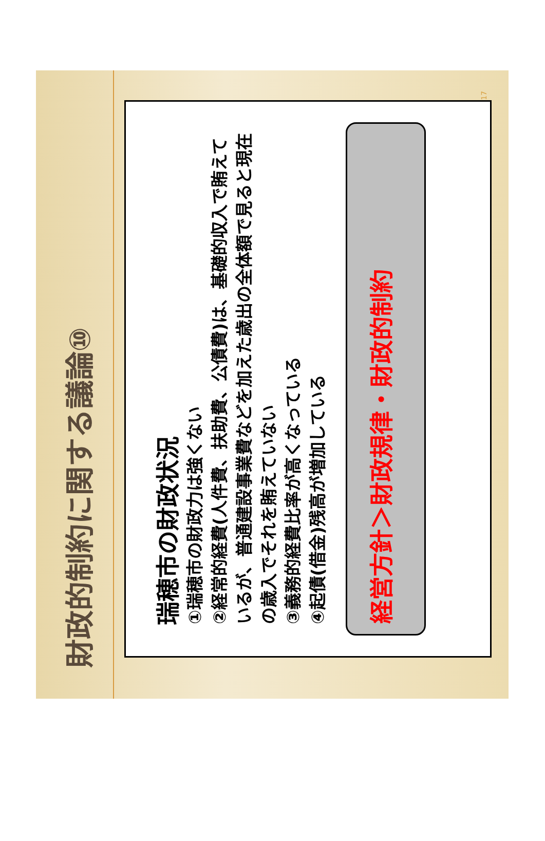財政的制約に関する議論⑩
瑞穂市の財政状況
①瑞穂市の財政力は強くない
②経常的経費(人件費、扶助費、公債費)は、基礎的収入で賄えているが、普通建設事業費などを加えた歳出の全体額で見ると現在の歳入でそれを賄えていない
③義務的経費比率が高くなっている
④起債(借金)残高が増加している
経営方針＞財政規律・財政的制約
17